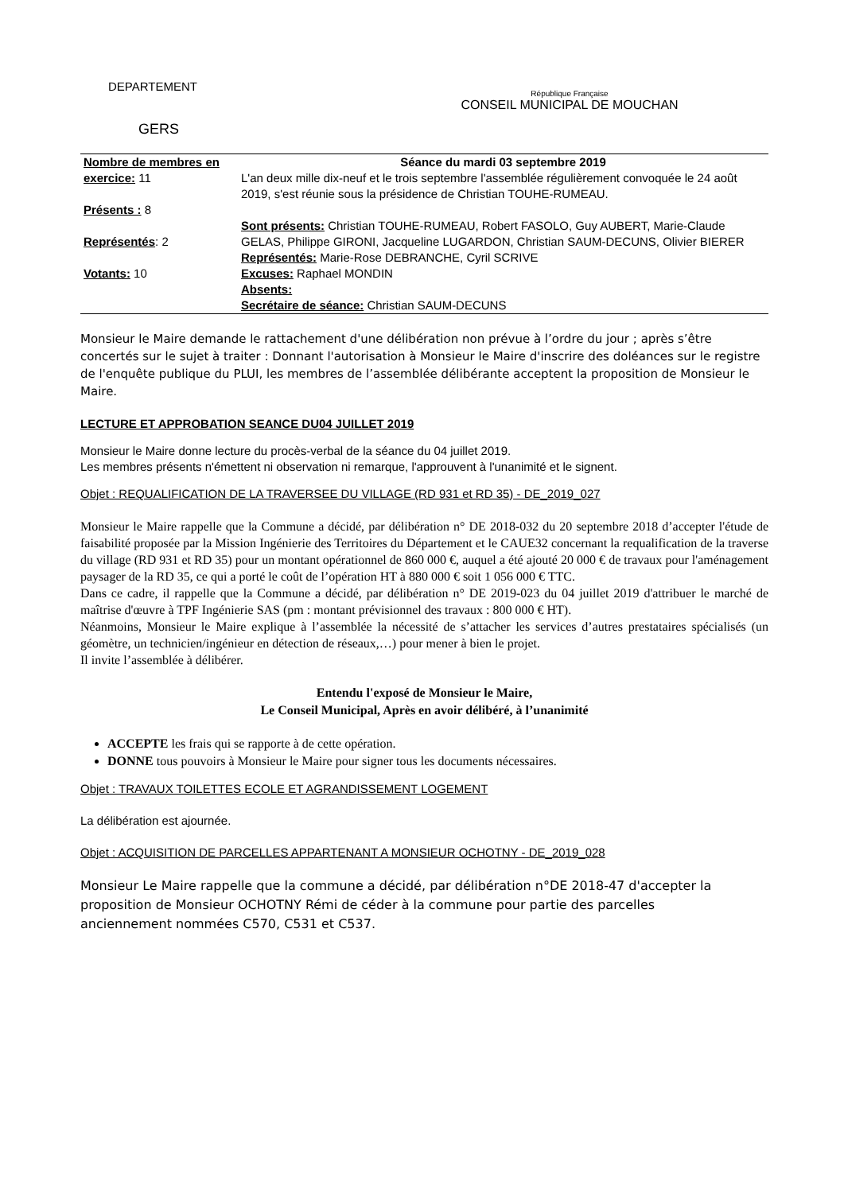DEPARTEMENT
GERS
République Française
CONSEIL MUNICIPAL DE MOUCHAN
| Nombre de membres en exercice: 11 Présents : 8 Représentés : 2 Votants: 10 | Séance du mardi 03 septembre 2019 L'an deux mille dix-neuf et le trois septembre l'assemblée régulièrement convoquée le 24 août 2019, s'est réunie sous la présidence de Christian TOUHE-RUMEAU. Sont présents: Christian TOUHE-RUMEAU, Robert FASOLO, Guy AUBERT, Marie-Claude GELAS, Philippe GIRONI, Jacqueline LUGARDON, Christian SAUM-DECUNS, Olivier BIERER Représentés: Marie-Rose DEBRANCHE, Cyril SCRIVE Excuses: Raphael MONDIN Absents: Secrétaire de séance: Christian SAUM-DECUNS |
Monsieur le Maire demande le rattachement d'une délibération non prévue à l’ordre du jour ; après s’être concertés sur le sujet à traiter : Donnant l'autorisation à Monsieur le Maire d'inscrire des doléances sur le registre de l'enquête publique du PLUI, les membres de l’assemblée délibérante acceptent la proposition de Monsieur le Maire.
LECTURE ET APPROBATION SEANCE DU04 JUILLET 2019
Monsieur le Maire donne lecture du procès-verbal de la séance du 04 juillet 2019.
Les membres présents n'émettent ni observation ni remarque, l'approuvent à l'unanimité et le signent.
Objet : REQUALIFICATION DE LA TRAVERSEE DU VILLAGE (RD 931 et RD 35) - DE_2019_027
Monsieur le Maire rappelle que la Commune a décidé, par délibération n° DE 2018-032 du 20 septembre 2018 d’accepter l'étude de faisabilité proposée par la Mission Ingénierie des Territoires du Département et le CAUE32 concernant la requalification de la traverse du village (RD 931 et RD 35) pour un montant opérationnel de 860 000 €, auquel a été ajouté 20 000 € de travaux pour l'aménagement paysager de la RD 35, ce qui a porté le coût de l’opération HT à 880 000 € soit 1 056 000 € TTC.
Dans ce cadre, il rappelle que la Commune a décidé, par délibération n° DE 2019-023 du 04 juillet 2019 d'attribuer le marché de maîtrise d'œuvre à TPF Ingénierie SAS (pm : montant prévisionnel des travaux : 800 000 € HT).
Néanmoins, Monsieur le Maire explique à l’assemblée la nécessité de s’attacher les services d’autres prestataires spécialisés (un géomètre, un technicien/ingénieur en détection de réseaux,…) pour mener à bien le projet.
Il invite l’assemblée à délibérer.
Entendu l'exposé de Monsieur le Maire,
Le Conseil Municipal, Après en avoir délibéré, à l’unanimité
ACCEPTE les frais qui se rapporte à de cette opération.
DONNE tous pouvoirs à Monsieur le Maire pour signer tous les documents nécessaires.
Objet : TRAVAUX TOILETTES ECOLE ET AGRANDISSEMENT LOGEMENT
La délibération est ajournée.
Objet : ACQUISITION DE PARCELLES APPARTENANT A MONSIEUR OCHOTNY - DE_2019_028
Monsieur Le Maire rappelle que la commune a décidé, par délibération n°DE 2018-47 d'accepter la proposition de Monsieur OCHOTNY Rémi de céder à la commune pour partie des parcelles anciennement nommées C570, C531 et C537.